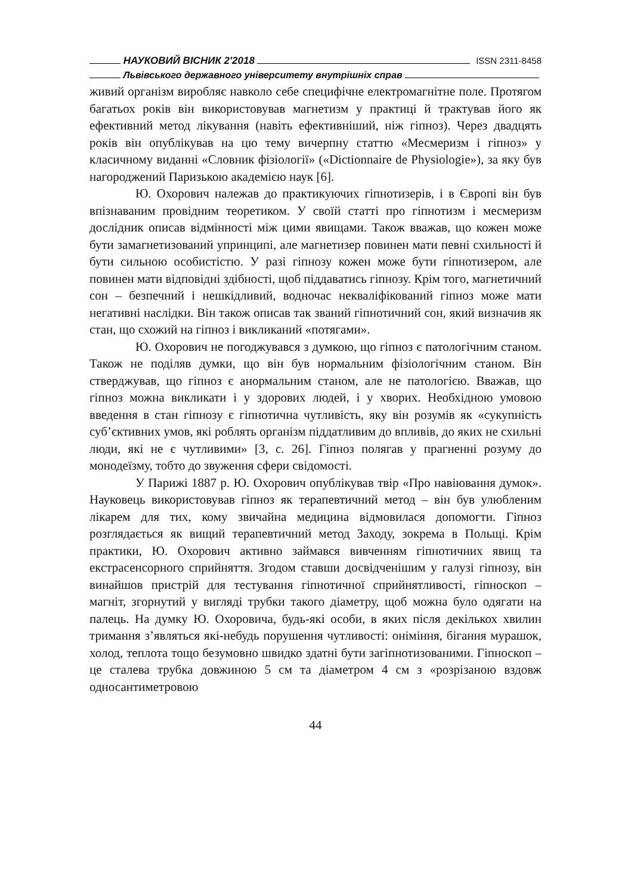НАУКОВИЙ ВІСНИК 2ʹ2018 ISSN 2311-8458
Львівського державного університету внутрішніх справ
живий організм виробляє навколо себе специфічне електромагнітне поле. Протягом багатьох років він використовував магнетизм у практиці й трактував його як ефективний метод лікування (навіть ефективніший, ніж гіпноз). Через двадцять років він опублікував на цю тему вичерпну статтю «Месмеризм і гіпноз» у класичному виданні «Словник фізіології» («Dictionnaire de Physiologie»), за яку був нагороджений Паризькою академією наук [6].
Ю. Охорович належав до практикуючих гіпнотизерів, і в Європі він був впізнаваним провідним теоретиком. У своїй статті про гіпнотизм і месмеризм дослідник описав відмінності між цими явищами. Також вважав, що кожен може бути замагнетизований упринципі, але магнетизер повинен мати певні схильності й бути сильною особистістю. У разі гіпнозу кожен може бути гіпнотизером, але повинен мати відповідні здібності, щоб піддаватись гіпнозу. Крім того, магнетичний сон – безпечний і нешкідливий, водночас некваліфікований гіпноз може мати негативні наслідки. Він також описав так званий гіпнотичний сон, який визначив як стан, що схожий на гіпноз і викликаний «потягами».
Ю. Охорович не погоджувався з думкою, що гіпноз є патологічним станом. Також не поділяв думки, що він був нормальним фізіологічним станом. Він стверджував, що гіпноз є анормальним станом, але не патологією. Вважав, що гіпноз можна викликати і у здорових людей, і у хворих. Необхідною умовою введення в стан гіпнозу є гіпнотична чутливість, яку він розумів як «сукупність суб’єктивних умов, які роблять організм піддатливим до впливів, до яких не схильні люди, які не є чутливими» [3, с. 26]. Гіпноз полягав у прагненні розуму до монодеїзму, тобто до звуження сфери свідомості.
У Парижі 1887 р. Ю. Охорович опублікував твір «Про навіювання думок». Науковець використовував гіпноз як терапевтичний метод – він був улюбленим лікарем для тих, кому звичайна медицина відмовилася допомогти. Гіпноз розглядається як вищий терапевтичний метод Заходу, зокрема в Польщі. Крім практики, Ю. Охорович активно займався вивченням гіпнотичних явищ та екстрасенсорного сприйняття. Згодом ставши досвідченішим у галузі гіпнозу, він винайшов пристрій для тестування гіпнотичної сприйнятливості, гіпноскоп – магніт, згорнутий у вигляді трубки такого діаметру, щоб можна було одягати на палець. На думку Ю. Охоровича, будь-які особи, в яких після декількох хвилин тримання з’являться які-небудь порушення чутливості: оніміння, бігання мурашок, холод, теплота тощо безумовно швидко здатні бути загіпнотизованими. Гіпноскоп – це сталева трубка довжиною 5 см та діаметром 4 см з «розрізаною вздовж односантиметровою
44